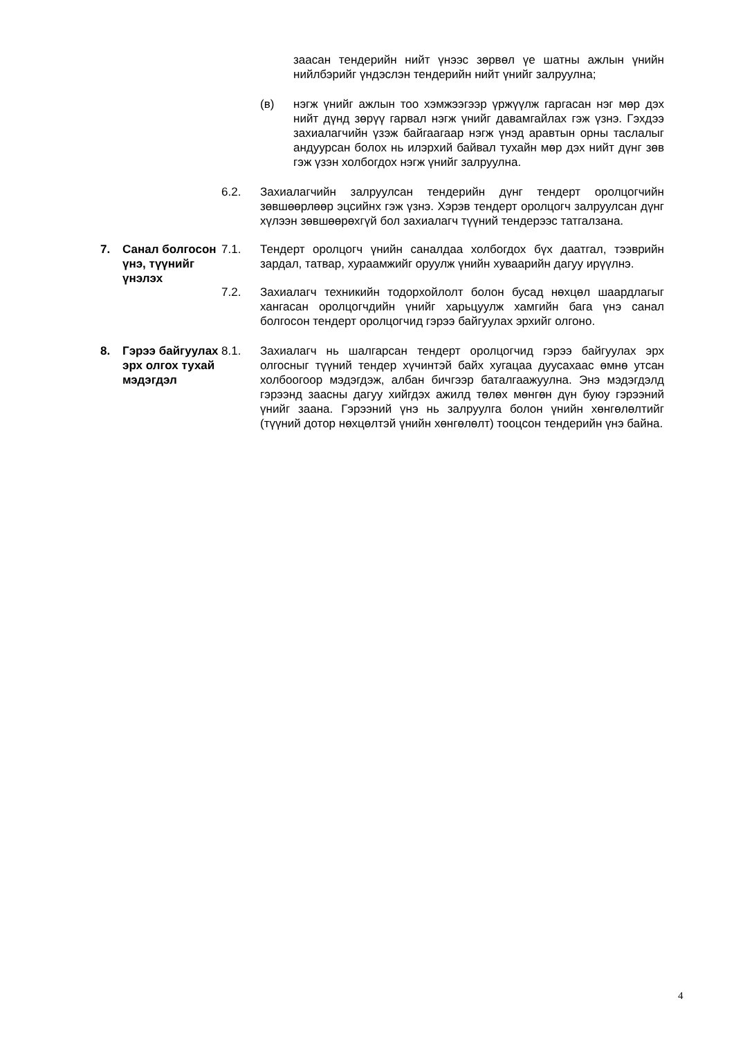заасан тендерийн нийт үнээс зөрвөл үе шатны ажлын үнийн нийлбэрийг үндэслэн тендерийн нийт үнийг залруулна;
(в) нэгж үнийг ажлын тоо хэмжээгээр үржүүлж гаргасан нэг мөр дэх нийт дүнд зөрүү гарвал нэгж үнийг давамгайлах гэж үзнэ. Гэхдээ захиалагчийн үзэж байгаагаар нэгж үнэд аравтын орны таслалыг андуурсан болох нь илэрхий байвал тухайн мөр дэх нийт дүнг зөв гэж үзэн холбогдох нэгж үнийг залруулна.
6.2. Захиалагчийн залруулсан тендерийн дүнг тендерт оролцогчийн зөвшөөрлөөр эцсийнх гэж үзнэ. Хэрэв тендерт оролцогч залруулсан дүнг хүлээн зөвшөөрөхгүй бол захиалагч түүний тендерээс татгалзана.
7. Санал болгосон үнэ, түүнийг үнэлэх
7.1. Тендерт оролцогч үнийн саналдаа холбогдох бүх даатгал, тээврийн зардал, татвар, хураамжийг оруулж үнийн хуваарийн дагуу ирүүлнэ.
7.2. Захиалагч техникийн тодорхойлолт болон бусад нөхцөл шаардлагыг хангасан оролцогчдийн үнийг харьцуулж хамгийн бага үнэ санал болгосон тендерт оролцогчид гэрээ байгуулах эрхийг олгоно.
8. Гэрээ байгуулах эрх олгох тухай мэдэгдэл
8.1. Захиалагч нь шалгарсан тендерт оролцогчид гэрээ байгуулах эрх олгосныг түүний тендер хүчинтэй байх хугацаа дуусахаас өмнө утсан холбоогоор мэдэгдэж, албан бичгээр баталгаажуулна. Энэ мэдэгдэлд гэрээнд заасны дагуу хийгдэх ажилд төлөх мөнгөн дүн буюу гэрээний үнийг заана. Гэрээний үнэ нь залруулга болон үнийн хөнгөлөлтийг (түүний дотор нөхцөлтэй үнийн хөнгөлөлт) тооцсон тендерийн үнэ байна.
4